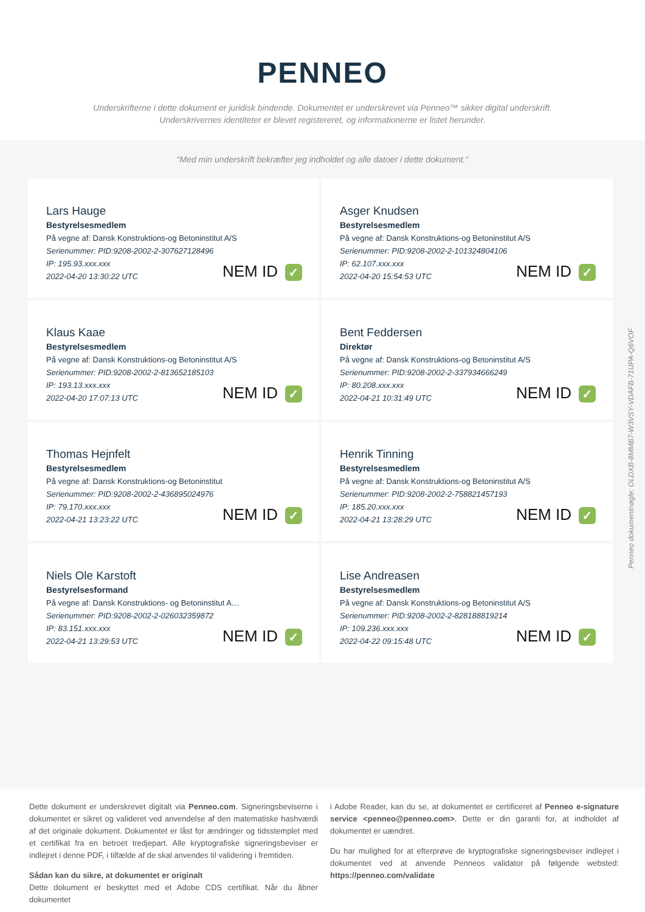PENNEO
Underskrifterne i dette dokument er juridisk bindende. Dokumentet er underskrevet via Penneo™ sikker digital underskrift.
Underskrivernes identiteter er blevet registereret, og informationerne er listet herunder.
“Med min underskrift bekræfter jeg indholdet og alle datoer i dette dokument.”
Lars Hauge
Bestyrelsesmedlem
På vegne af: Dansk Konstruktions-og Betoninstitut A/S
Serienummer: PID:9208-2002-2-307627128496
IP: 195.93.xxx.xxx
2022-04-20 13:30:22 UTC
NEM ID ✓
Asger Knudsen
Bestyrelsesmedlem
På vegne af: Dansk Konstruktions-og Betoninstitut A/S
Serienummer: PID:9208-2002-2-101324804106
IP: 62.107.xxx.xxx
2022-04-20 15:54:53 UTC
NEM ID ✓
Klaus Kaae
Bestyrelsesmedlem
På vegne af: Dansk Konstruktions-og Betoninstitut A/S
Serienummer: PID:9208-2002-2-813652185103
IP: 193.13.xxx.xxx
2022-04-20 17:07:13 UTC
NEM ID ✓
Bent Feddersen
Direktør
På vegne af: Dansk Konstruktions-og Betoninstitut A/S
Serienummer: PID:9208-2002-2-337934666249
IP: 80.208.xxx.xxx
2022-04-21 10:31:49 UTC
NEM ID ✓
Thomas Hejnfelt
Bestyrelsesmedlem
På vegne af: Dansk Konstruktions-og Betoninstitut
Serienummer: PID:9208-2002-2-436895024976
IP: 79.170.xxx.xxx
2022-04-21 13:23:22 UTC
NEM ID ✓
Henrik Tinning
Bestyrelsesmedlem
På vegne af: Dansk Konstruktions-og Betoninstitut A/S
Serienummer: PID:9208-2002-2-758821457193
IP: 185.20.xxx.xxx
2022-04-21 13:28:29 UTC
NEM ID ✓
Niels Ole Karstoft
Bestyrelsesformand
På vegne af: Dansk Konstruktions- og Betoninstitut A…
Serienummer: PID:9208-2002-2-026032359872
IP: 83.151.xxx.xxx
2022-04-21 13:29:53 UTC
NEM ID ✓
Lise Andreasen
Bestyrelsesmedlem
På vegne af: Dansk Konstruktions-og Betoninstitut A/S
Serienummer: PID:9208-2002-2-828188819214
IP: 109.236.xxx.xxx
2022-04-22 09:15:48 UTC
NEM ID ✓
Dette dokument er underskrevet digitalt via Penneo.com. Signeringsbeviserne i dokumentet er sikret og valideret ved anvendelse af den matematiske hashværdi af det originale dokument. Dokumentet er låst for ændringer og tidsstemplet med et certifikat fra en betroet tredjepart. Alle kryptografiske signeringsbeviser er indlejret i denne PDF, i tilfælde af de skal anvendes til validering i fremtiden.
Sådan kan du sikre, at dokumentet er originalt
Dette dokument er beskyttet med et Adobe CDS certifikat. Når du åbner dokumentet
i Adobe Reader, kan du se, at dokumentet er certificeret af Penneo e-signature service <penneo@penneo.com>. Dette er din garanti for, at indholdet af dokumentet er uændret.
Du har mulighed for at efterprøve de kryptografiske signeringsbeviser indlejret i dokumentet ved at anvende Penneos validator på følgende websted: https://penneo.com/validate
Penneo dokumentnøgle: OLDXB-8MMB7-W3VSY-VDAFB-71UPA-Q6VOF